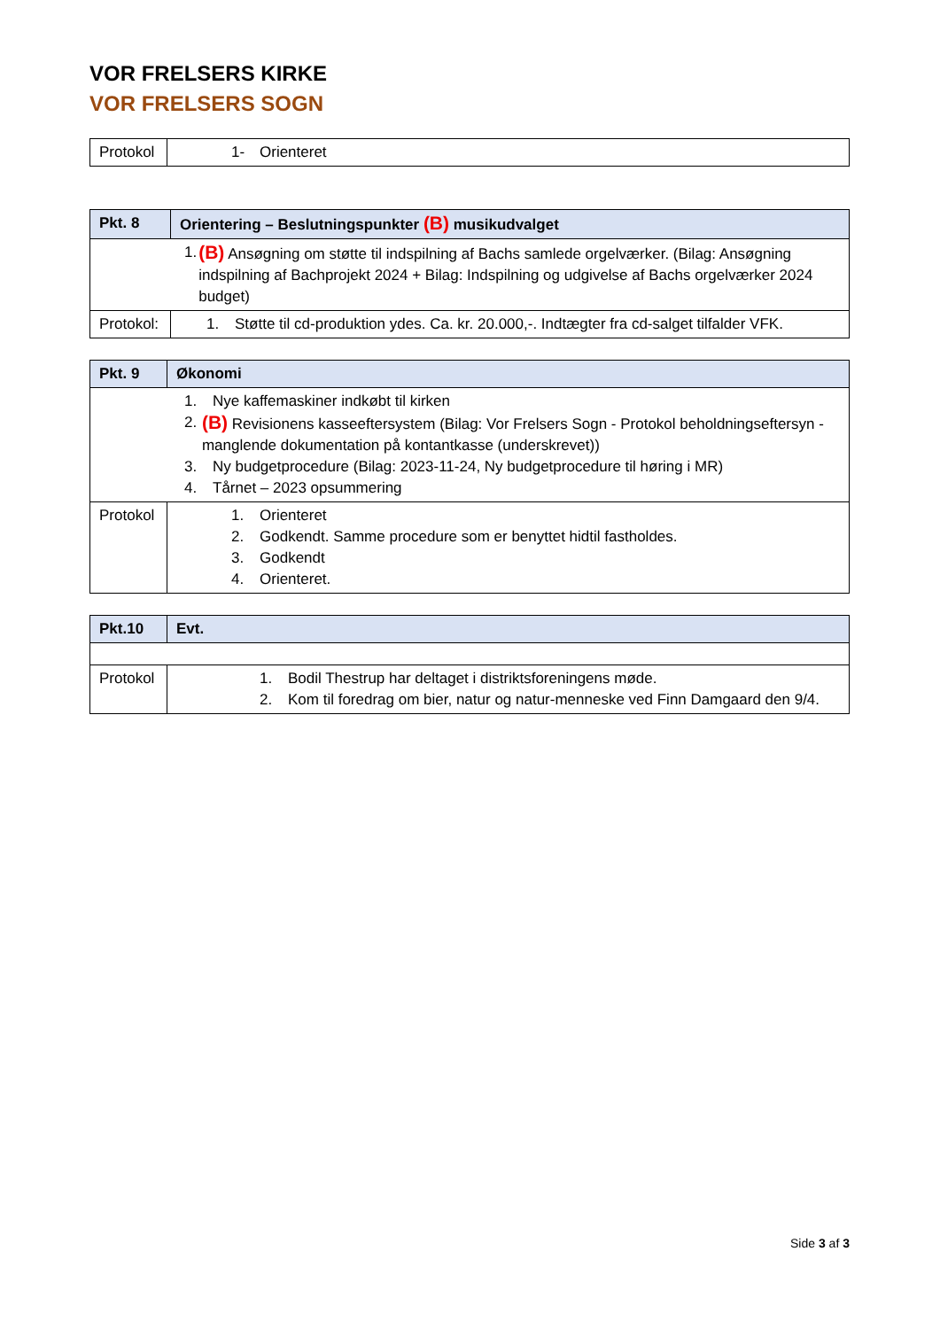VOR FRELSERS KIRKE
VOR FRELSERS SOGN
| Protokol | 1- Orienteret |
| Pkt. 8 | Orientering – Beslutningspunkter (B) musikudvalget |
| 1. (B) Ansøgning om støtte til indspilning af Bachs samlede orgelværker. (Bilag: Ansøgning indspilning af Bachprojekt 2024 + Bilag: Indspilning og udgivelse af Bachs orgelværker 2024 budget) | |
| Protokol: | 1. Støtte til cd-produktion ydes. Ca. kr. 20.000,-. Indtægter fra cd-salget tilfalder VFK. |
| Pkt. 9 | Økonomi |
| 1. Nye kaffemaskiner indkøbt til kirken 2. (B) Revisionens kasseeftersystem (Bilag: Vor Frelsers Sogn - Protokol beholdningseftersyn - manglende dokumentation på kontantkasse (underskrevet)) 3. Ny budgetprocedure (Bilag: 2023-11-24, Ny budgetprocedure til høring i MR) 4. Tårnet – 2023 opsummering | |
| Protokol | 1. Orienteret 2. Godkendt. Samme procedure som er benyttet hidtil fastholdes. 3. Godkendt 4. Orienteret. |
| Pkt.10 | Evt. |
| Protokol | 1. Bodil Thestrup har deltaget i distriktsforeningens møde. 2. Kom til foredrag om bier, natur og natur-menneske ved Finn Damgaard den 9/4. |
Side 3 af 3